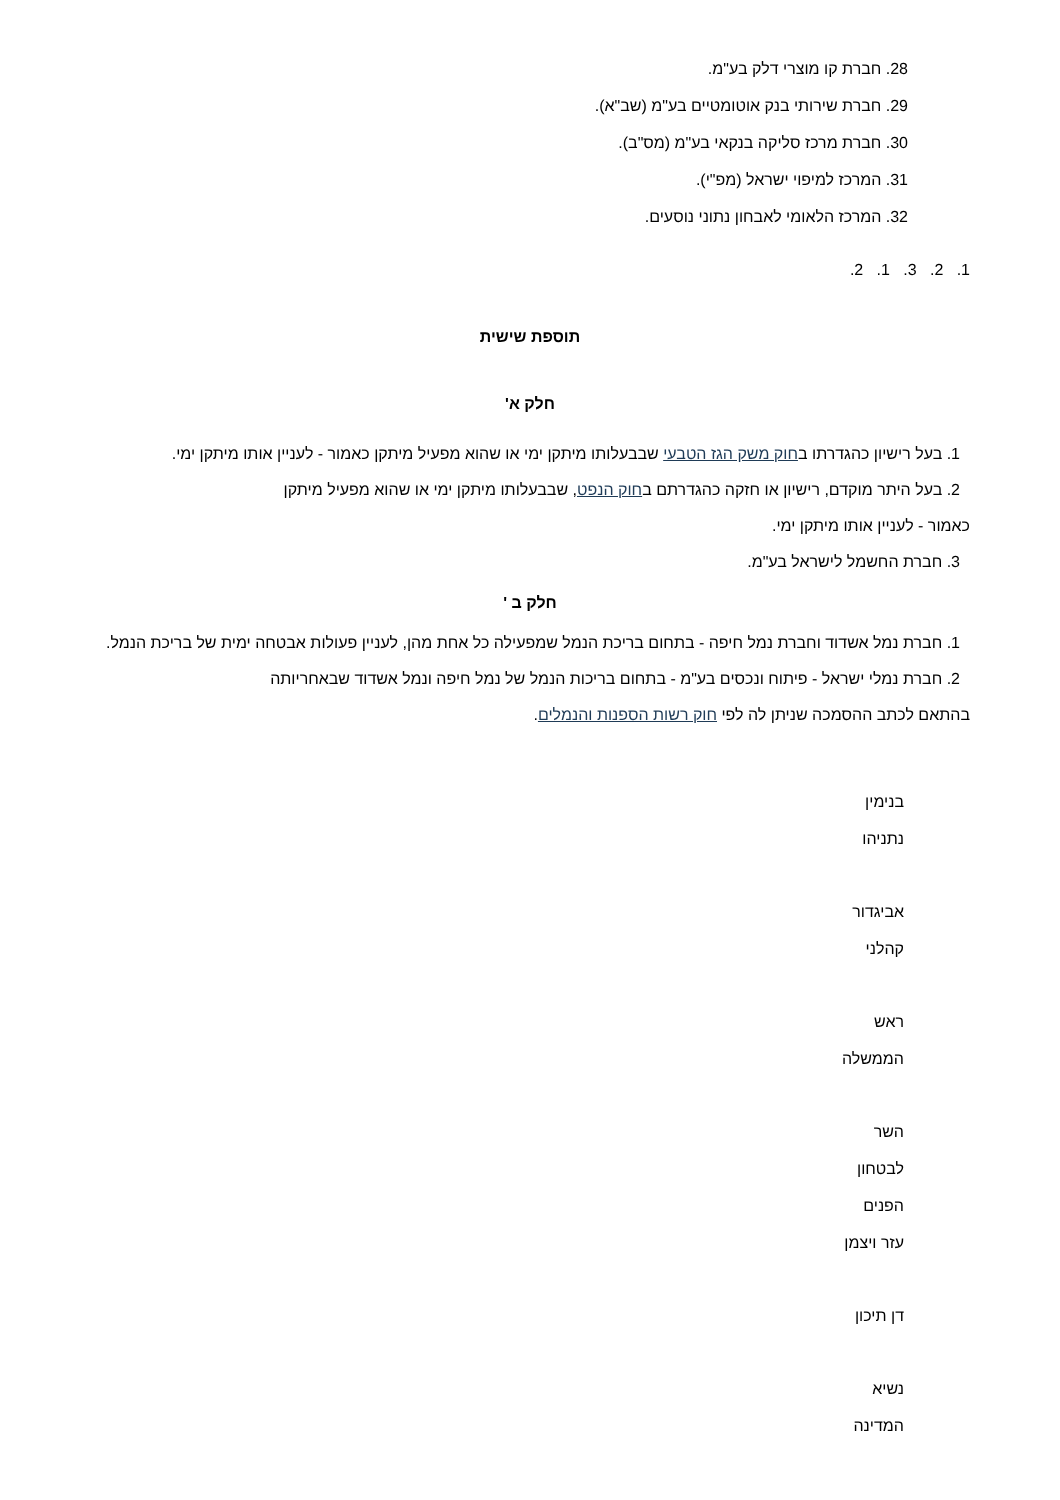28. חברת קו מוצרי דלק בע"מ.
29. חברת שירותי בנק אוטומטיים בע"מ (שב"א).
30. חברת מרכז סליקה בנקאי בע"מ (מס"ב).
31. המרכז למיפוי ישראל (מפ"י).
32. המרכז הלאומי לאבחון נתוני נוסעים.
1. 2. 3. 1. 2.
תוספת שישית
חלק א'
1. בעל רישיון כהגדרתו בחוק משק הגז הטבעי שבבעלותו מיתקן ימי או שהוא מפעיל מיתקן כאמור - לעניין אותו מיתקן ימי.
2. בעל היתר מוקדם, רישיון או חזקה כהגדרתם בחוק הנפט, שבבעלותו מיתקן ימי או שהוא מפעיל מיתקן כאמור - לעניין אותו מיתקן ימי.
3. חברת החשמל לישראל בע"מ.
חלק ב '
1. חברת נמל אשדוד וחברת נמל חיפה - בתחום בריכת הנמל שמפעילה כל אחת מהן, לעניין פעולות אבטחה ימית של בריכת הנמל.
2. חברת נמלי ישראל - פיתוח ונכסים בע"מ - בתחום בריכות הנמל של נמל חיפה ונמל אשדוד שבאחריותה בהתאם לכתב ההסמכה שניתן לה לפי חוק רשות הספנות והנמלים.
בנימין
נתניהו
אביגדור
קהלני
ראש
הממשלה
השר
לבטחון
הפנים
עזר ויצמן
דן תיכון
נשיא
המדינה